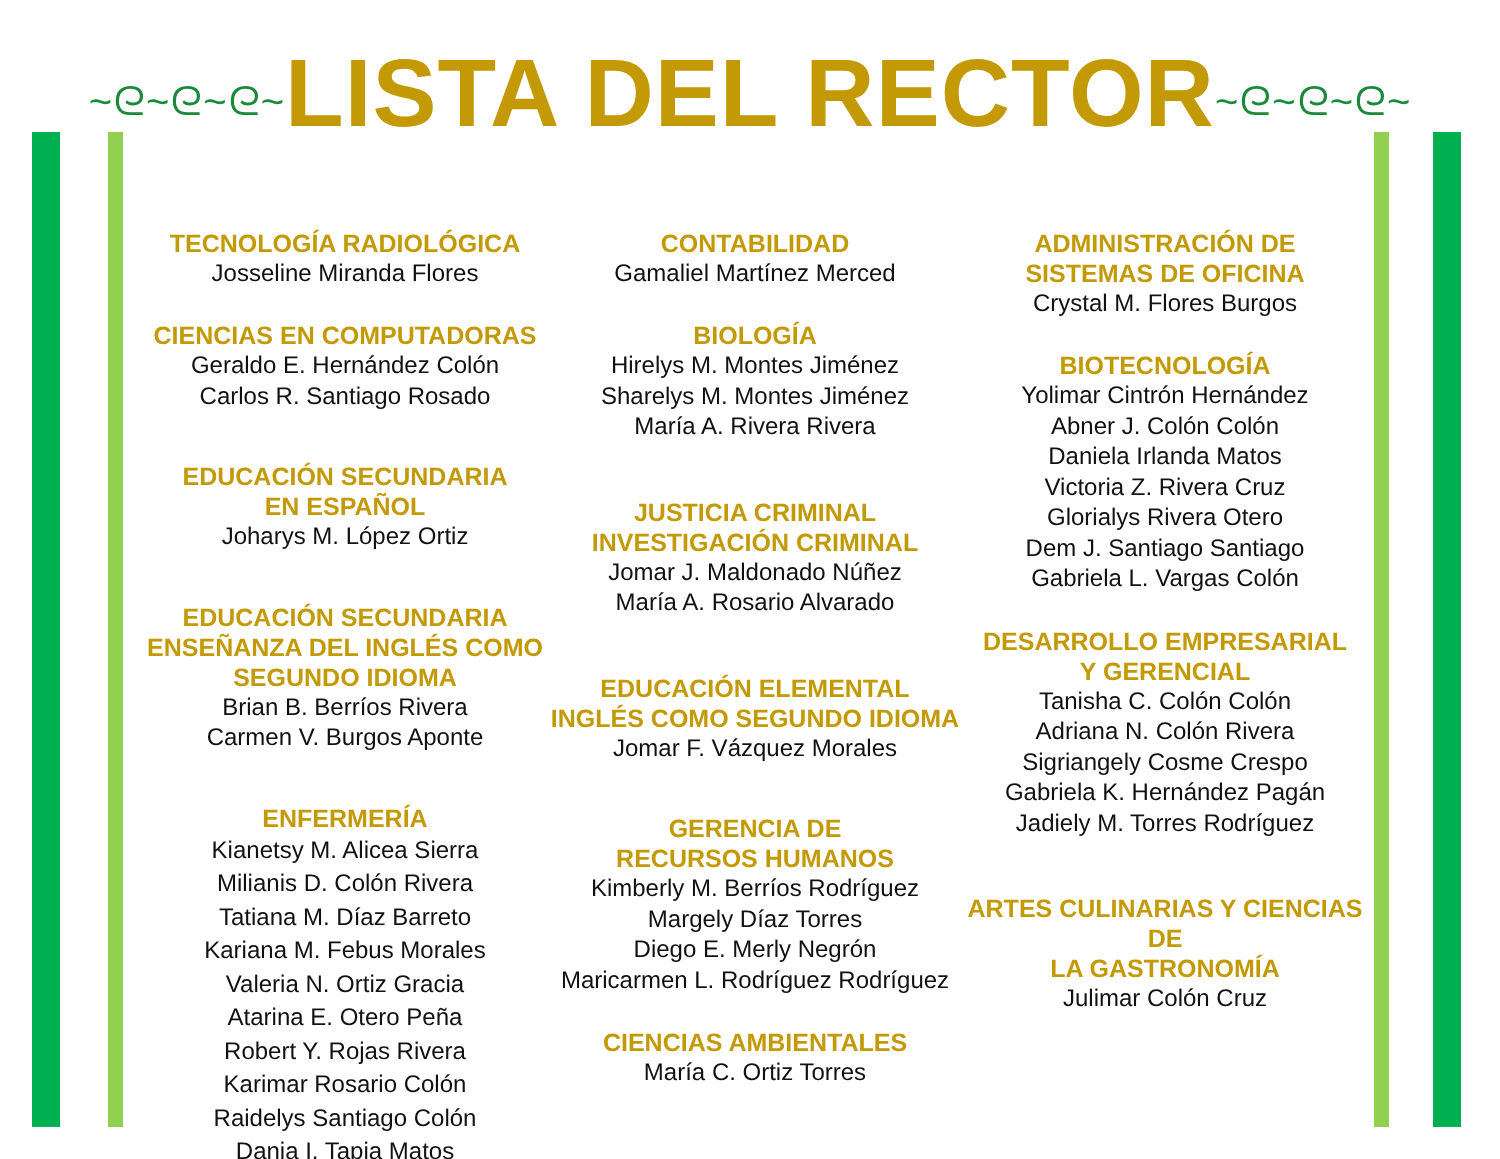~ᘓ~ᘓ~ᘓ~LISTA DEL RECTOR~ᘓ~ᘓ~ᘓ~
TECNOLOGÍA RADIOLÓGICA
Josseline Miranda Flores
CIENCIAS EN COMPUTADORAS
Geraldo E. Hernández Colón
Carlos R. Santiago Rosado
EDUCACIÓN SECUNDARIA
EN ESPAÑOL
Joharys M. López Ortiz
EDUCACIÓN SECUNDARIA
ENSEÑANZA DEL INGLÉS COMO
SEGUNDO IDIOMA
Brian B. Berríos Rivera
Carmen V. Burgos Aponte
ENFERMERÍA
Kianetsy M. Alicea Sierra
Milianis D. Colón Rivera
Tatiana M. Díaz Barreto
Kariana M. Febus Morales
Valeria N. Ortiz Gracia
Atarina E. Otero Peña
Robert Y. Rojas Rivera
Karimar Rosario Colón
Raidelys Santiago Colón
Dania I. Tapia Matos
CONTABILIDAD
Gamaliel Martínez Merced
BIOLOGÍA
Hirelys M. Montes Jiménez
Sharelys M. Montes Jiménez
María A. Rivera Rivera
JUSTICIA CRIMINAL
INVESTIGACIÓN CRIMINAL
Jomar J. Maldonado Núñez
María A. Rosario Alvarado
EDUCACIÓN ELEMENTAL
INGLÉS COMO SEGUNDO IDIOMA
Jomar F. Vázquez Morales
GERENCIA DE
RECURSOS HUMANOS
Kimberly M. Berríos Rodríguez
Margely Díaz Torres
Diego E. Merly Negrón
Maricarmen L. Rodríguez Rodríguez
CIENCIAS AMBIENTALES
María C. Ortiz Torres
ADMINISTRACIÓN DE
SISTEMAS DE OFICINA
Crystal M. Flores Burgos
BIOTECNOLOGÍA
Yolimar Cintrón Hernández
Abner J. Colón Colón
Daniela Irlanda Matos
Victoria Z. Rivera Cruz
Glorialys Rivera Otero
Dem J. Santiago Santiago
Gabriela L. Vargas Colón
DESARROLLO EMPRESARIAL
Y GERENCIAL
Tanisha C. Colón Colón
Adriana N. Colón Rivera
Sigriangely Cosme Crespo
Gabriela K. Hernández Pagán
Jadiely M. Torres Rodríguez
ARTES CULINARIAS Y CIENCIAS DE
LA GASTRONOMÍA
Julimar Colón Cruz